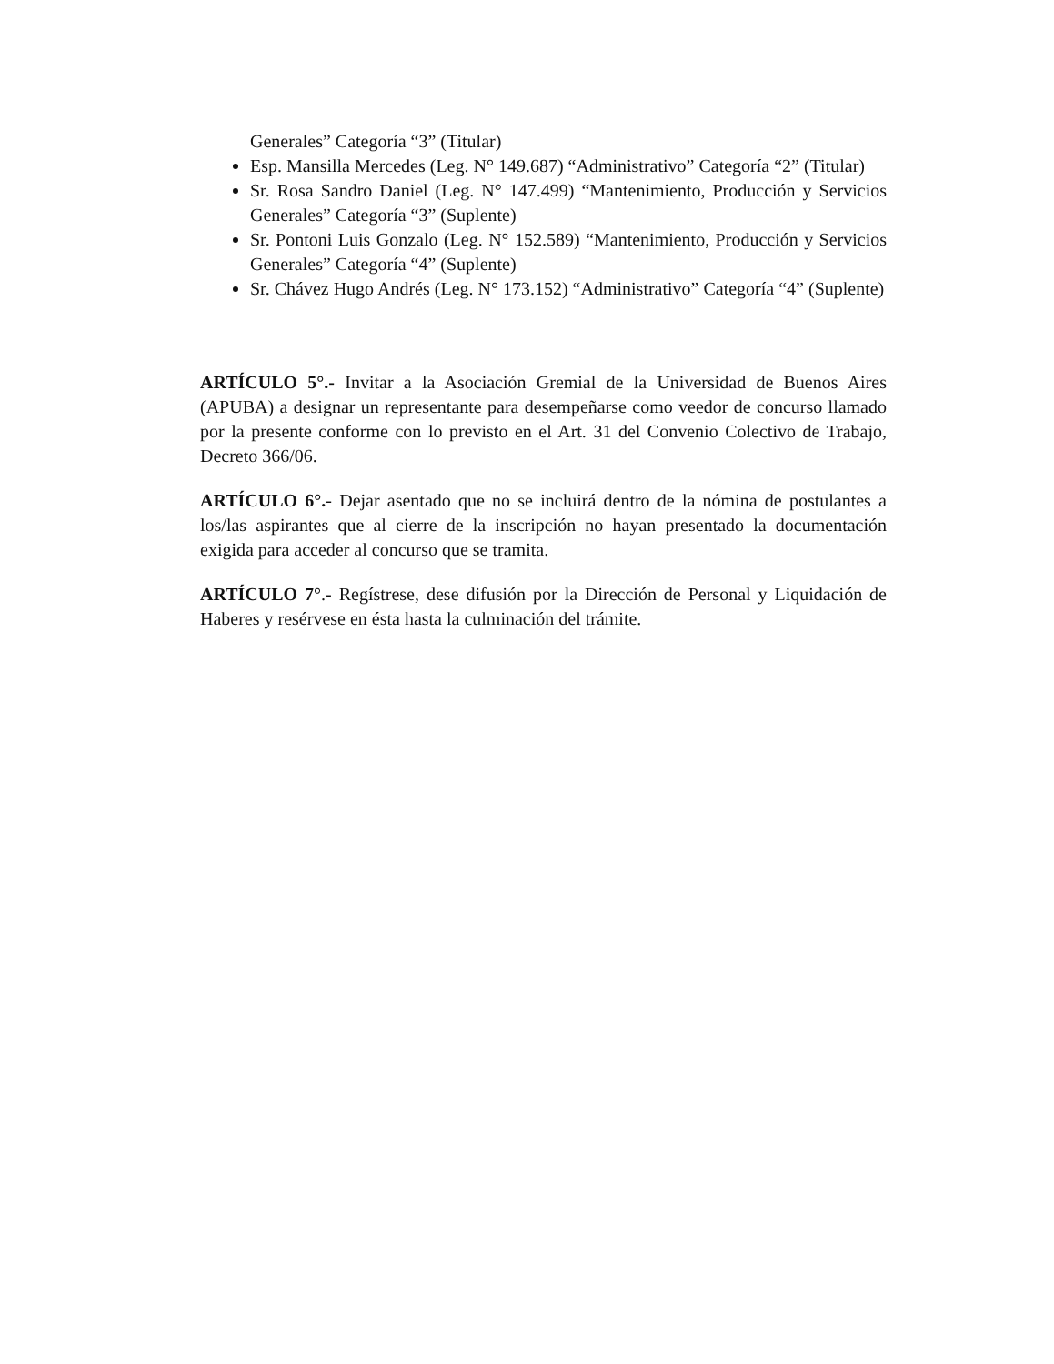Generales” Categoría “3” (Titular)
Esp. Mansilla Mercedes (Leg. N° 149.687) “Administrativo” Categoría “2” (Titular)
Sr. Rosa Sandro Daniel (Leg. N° 147.499) “Mantenimiento, Producción y Servicios Generales” Categoría “3” (Suplente)
Sr. Pontoni Luis Gonzalo (Leg. N° 152.589) “Mantenimiento, Producción y Servicios Generales” Categoría “4” (Suplente)
Sr. Chávez Hugo Andrés (Leg. N° 173.152) “Administrativo” Categoría “4” (Suplente)
ARTÍCULO 5°.- Invitar a la Asociación Gremial de la Universidad de Buenos Aires (APUBA) a designar un representante para desempeñarse como veedor de concurso llamado por la presente conforme con lo previsto en el Art. 31 del Convenio Colectivo de Trabajo, Decreto 366/06.
ARTÍCULO 6°.- Dejar asentado que no se incluirá dentro de la nómina de postulantes a los/las aspirantes que al cierre de la inscripción no hayan presentado la documentación exigida para acceder al concurso que se tramita.
ARTÍCULO 7°.- Regístrese, dese difusión por la Dirección de Personal y Liquidación de Haberes y resérvese en ésta hasta la culminación del trámite.